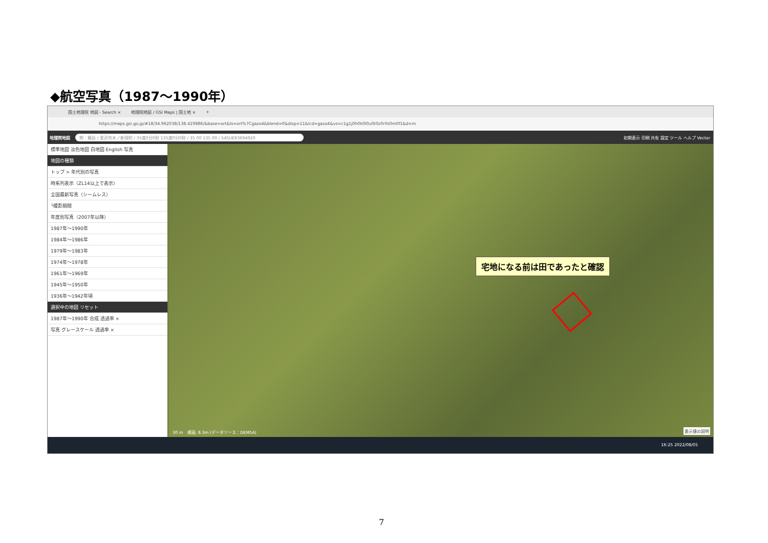◆航空写真（1987～1990年）
国土地理院 地図 - Search × 地理院地図 / GSI Maps | 国土地 × +
https://maps.gsi.go.jp/#18/34.962038/138.419886/&base=ort&ls=ort%7Cgazo4&blend=0&disp=11&lcd=gazo4&vs=c1g1j0h0k0l0u0t0z0r0s0m0f1&d=m
地理院地図 例：剱岳 / 金沢市木ノ新保町 / 35度0分0秒 135度0分0秒 / 35.00 135.00 / 54SUE83694920 初期表示 印刷 共有 設定 ツール ヘルプ Vector
標準地図 淡色地図 白地図 English 写真
地図の種類
トップ > 年代別の写真
時系列表示（ZL14以上で表示）
全国最新写真（シームレス）
└撮影期間
年度別写真（2007年以降）
1987年～1990年
1984年～1986年
1979年～1983年
1974年～1978年
1961年～1969年
1945年～1950年
1936年～1942年頃
選択中の地図 リセット
1987年～1990年 合成 透過率 ×
写真 グレースケール 透過率 ×
宅地になる前は田であったと確認
30 m　標高: 8.3m (データソース：DEM5A)
表示値の説明
16:25 2022/08/05
7